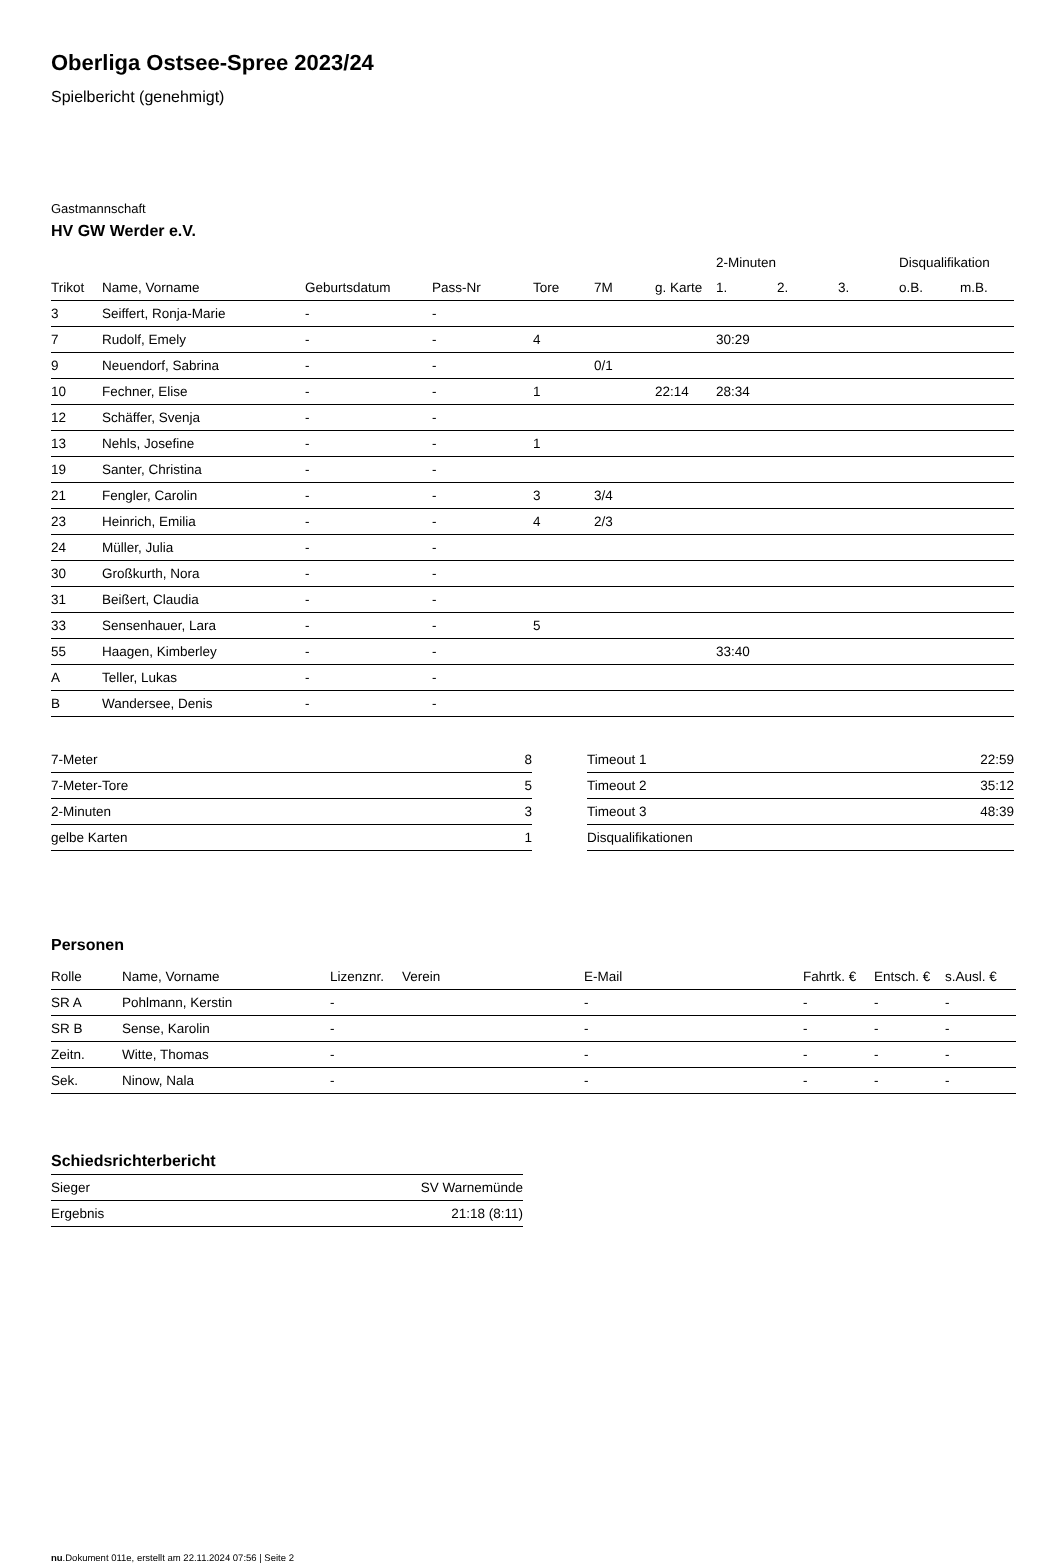Oberliga Ostsee-Spree 2023/24
Spielbericht (genehmigt)
Gastmannschaft
HV GW Werder e.V.
| | | | | | | | 2-Minuten | | | Disqualifikation | |
| --- | --- | --- | --- | --- | --- | --- | --- | --- | --- | --- | --- |
| Trikot | Name, Vorname | Geburtsdatum | Pass-Nr | Tore | 7M | g. Karte | 1. | 2. | 3. | o.B. | m.B. |
| 3 | Seiffert, Ronja-Marie | - | - | | | | | | | | |
| 7 | Rudolf, Emely | - | - | 4 | | | 30:29 | | | | |
| 9 | Neuendorf, Sabrina | - | - | | 0/1 | | | | | | |
| 10 | Fechner, Elise | - | - | 1 | | 22:14 | 28:34 | | | | |
| 12 | Schäffer, Svenja | - | - | | | | | | | | |
| 13 | Nehls, Josefine | - | - | 1 | | | | | | | |
| 19 | Santer, Christina | - | - | | | | | | | | |
| 21 | Fengler, Carolin | - | - | 3 | 3/4 | | | | | | |
| 23 | Heinrich, Emilia | - | - | 4 | 2/3 | | | | | | |
| 24 | Müller, Julia | - | - | | | | | | | | |
| 30 | Großkurth, Nora | - | - | | | | | | | | |
| 31 | Beißert, Claudia | - | - | | | | | | | | |
| 33 | Sensenhauer, Lara | - | - | 5 | | | | | | | |
| 55 | Haagen, Kimberley | - | - | | | | 33:40 | | | | |
| A | Teller, Lukas | - | - | | | | | | | | |
| B | Wandersee, Denis | - | - | | | | | | | | |
| 7-Meter | 8 |
| 7-Meter-Tore | 5 |
| 2-Minuten | 3 |
| gelbe Karten | 1 |
| Timeout 1 | 22:59 |
| Timeout 2 | 35:12 |
| Timeout 3 | 48:39 |
| Disqualifikationen | |
Personen
| Rolle | Name, Vorname | Lizenznr. | Verein | E-Mail | Fahrtk. € | Entsch. € | s.Ausl. € |
| --- | --- | --- | --- | --- | --- | --- | --- |
| SR A | Pohlmann, Kerstin | - | | - | - | - | - |
| SR B | Sense, Karolin | - | | - | - | - | - |
| Zeitn. | Witte, Thomas | - | | - | - | - | - |
| Sek. | Ninow, Nala | - | | - | - | - | - |
Schiedsrichterbericht
| Sieger | SV Warnemünde |
| Ergebnis | 21:18 (8:11) |
nu.Dokument 011e, erstellt am 22.11.2024 07:56 | Seite 2